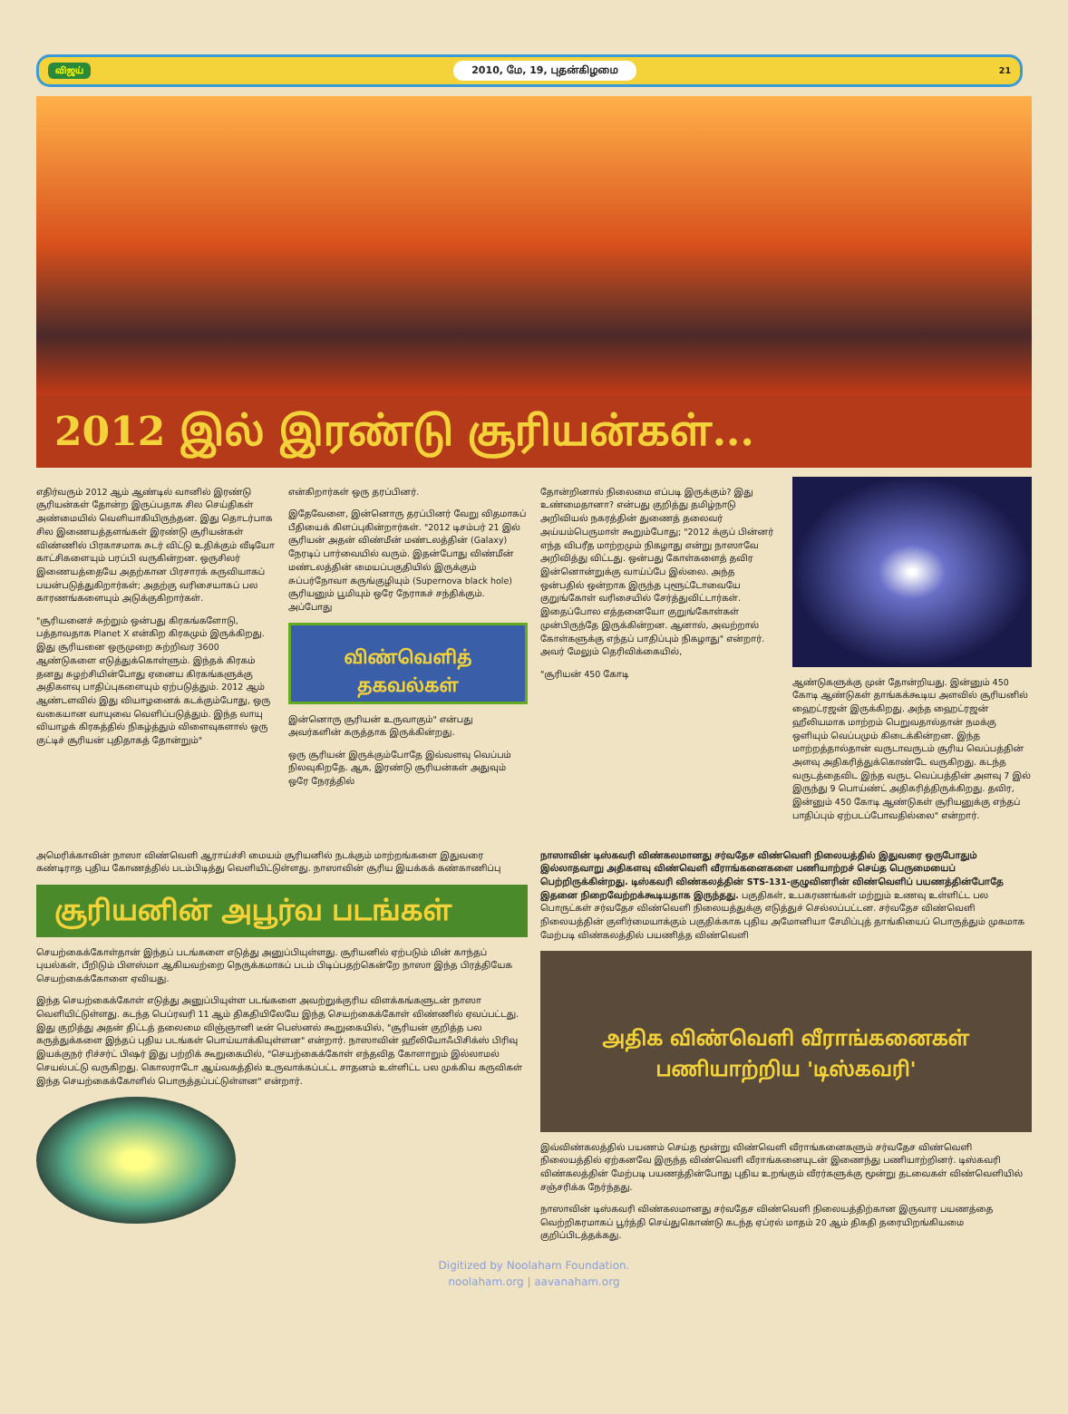விஜய் 2010, மே, 19, புதன்கிழமை 21
2012 இல் இரண்டு சூரியன்கள்...
எதிர்வரும் 2012 ஆம் ஆண்டில் வானில் இரண்டு சூரியன்கள் தோன்ற இருப்பதாக சில செய்திகள் அண்மையில் வெளியாகியிருந்தன. இது தொடர்பாக சில இணையத்தளங்கள் இரண்டு சூரியன்கள் விண்ணில் பிரகாசமாக சுடர் விட்டு உதிக்கும் வீடியோ காட்சிகளையும் பரப்பி வருகின்றன. ஒருசிலர் இணையத்தையே அதற்கான பிரசாரக் கருவியாகப் பயன்படுத்துகிறார்கள்; அதற்கு வரிசையாகப் பல காரணங்களையும் அடுக்குகிறார்கள்.
"சூரியனைச் சுற்றும் ஒன்பது கிரகங்களோடு, பத்தாவதாக Planet X என்கிற கிரகமும் இருக்கிறது. இது சூரியனை ஒருமுறை சுற்றிவர 3600 ஆண்டுகளை எடுத்துக்கொள்ளும். இந்தக் கிரகம் தனது சுழற்சியின்போது ஏனைய கிரகங்களுக்கு அதிகளவு பாதிப்புகளையும் ஏற்படுத்தும். 2012 ஆம் ஆண்டளவில் இது வியாழனைக் கடக்கும்போது, ஒரு வகையான வாயுவை வெளிப்படுத்தும். இந்த வாயு வியாழக் கிரகத்தில் நிகழ்த்தும் விளைவுகளால் ஒரு குட்டிச் சூரியன் புதிதாகத் தோன்றும்"
என்கிறார்கள் ஒரு தரப்பினர்.
இதேவேளை, இன்னொரு தரப்பினர் வேறு விதமாகப் பீதியைக் கிளப்புகின்றார்கள். "2012 டிசம்பர் 21 இல் சூரியன் அதன் விண்மீன் மண்டலத்தின் (Galaxy) நேரடிப் பார்வையில் வரும். இதன்போது விண்மீன் மண்டலத்தின் மையப்பகுதியில் இருக்கும் சுப்பர்நோவா கருங்குழியும் (Supernova black hole) சூரியனும் பூமியும் ஒரே நேராகச் சந்திக்கும். அப்போது
விண்வெளித் தகவல்கள்
இன்னொரு சூரியன் உருவாகும்" என்பது அவர்களின் கருத்தாக இருக்கின்றது.
ஒரு சூரியன் இருக்கும்போதே இவ்வளவு வெப்பம் நிலவுகிறதே. ஆக, இரண்டு சூரியன்கள் அதுவும் ஒரே நேரத்தில்
தோன்றினால் நிலைமை எப்படி இருக்கும்? இது உண்மைதானா? என்பது குறித்து தமிழ்நாடு அறிவியல் நகரத்தின் துணைத் தலைவர் அய்யம்பெருமாள் கூறும்போது; "2012 க்குப் பின்னர் எந்த விபரீத மாற்றமும் நிகழாது என்று நாஸாவே அறிவித்து விட்டது. ஒன்பது கோள்களைத் தவிர இன்னொன்றுக்கு வாய்ப்பே இல்லை. அந்த ஒன்பதில் ஒன்றாக இருந்த புளூட்டோவையே குறுங்கோள் வரிசையில் சேர்த்துவிட்டார்கள். இதைப்போல எத்தனையோ குறுங்கோள்கள் முன்பிருந்தே இருக்கின்றன. ஆனால், அவற்றால் கோள்களுக்கு எந்தப் பாதிப்பும் நிகழாது" என்றார். அவர் மேலும் தெரிவிக்கையில்,
"சூரியன் 450 கோடி
ஆண்டுகளுக்கு முன் தோன்றியது. இன்னும் 450 கோடி ஆண்டுகள் தாங்கக்கூடிய அளவில் சூரியனில் ஹைட்ரஜன் இருக்கிறது. அந்த ஹைட்ரஜன் ஹீலியமாக மாற்றம் பெறுவதால்தான் நமக்கு ஒளியும் வெப்பமும் கிடைக்கின்றன. இந்த மாற்றத்தால்தான் வருடாவருடம் சூரிய வெப்பத்தின் அளவு அதிகரித்துக்கொண்டே வருகிறது. கடந்த வருடத்தைவிட இந்த வருட வெப்பத்தின் அளவு 7 இல் இருந்து 9 பொய்ண்ட் அதிகரித்திருக்கிறது. தவிர, இன்னும் 450 கோடி ஆண்டுகள் சூரியனுக்கு எந்தப் பாதிப்பும் ஏற்படப்போவதில்லை" என்றார்.
அமெரிக்காவின் நாஸா விண்வெளி ஆராய்ச்சி மையம் சூரியனில் நடக்கும் மாற்றங்களை இதுவரை கண்டிராத புதிய கோணத்தில் படம்பிடித்து வெளியிட்டுள்ளது. நாஸாவின் சூரிய இயக்கக் கண்காணிப்பு
சூரியனின் அபூர்வ படங்கள்
செயற்கைக்கோள்தான் இந்தப் படங்களை எடுத்து அனுப்பியுள்ளது. சூரியனில் ஏற்படும் மின் காந்தப் புயல்கள், பீறிடும் பிளஸ்மா ஆகியவற்றை நெருக்கமாகப் படம் பிடிப்பதற்கென்றே நாஸா இந்த பிரத்தியேக செயற்கைக்கோளை ஏவியது.
இந்த செயற்கைக்கோள் எடுத்து அனுப்பியுள்ள படங்களை அவற்றுக்குரிய விளக்கங்களுடன் நாஸா வெளியிட்டுள்ளது. கடந்த பெப்ரவரி 11 ஆம் திகதியிலேயே இந்த செயற்கைக்கோள் விண்ணில் ஏவப்பட்டது. இது குறித்து அதன் திட்டத் தலைமை விஞ்ஞானி டீன் பெஸ்னல் கூறுகையில், "சூரியன் குறித்த பல கருத்துக்களை இந்தப் புதிய படங்கள் பொய்யாக்கியுள்ளன" என்றார். நாஸாவின் ஹீலியோஃபிசிக்ஸ் பிரிவு இயக்குநர் ரிச்சர்ட் பிஷர் இது பற்றிக் கூறுகையில், "செயற்கைக்கோள் எந்தவித கோளாறும் இல்லாமல் செயல்பட்டு வருகிறது. கொலராடோ ஆய்வகத்தில் உருவாக்கப்பட்ட சாதனம் உள்ளிட்ட பல முக்கிய கருவிகள் இந்த செயற்கைக்கோளில் பொருத்தப்பட்டுள்ளன" என்றார்.
நாஸாவின் டிஸ்கவரி விண்கலமானது சர்வதேச விண்வெளி நிலையத்தில் இதுவரை ஒருபோதும் இல்லாதவாறு அதிகளவு விண்வெளி வீராங்கனைகளை பணியாற்றச் செய்த பெருமையைப் பெற்றிருக்கின்றது. டிஸ்கவரி விண்கலத்தின் STS-131-குழுவினரின் விண்வெளிப் பயணத்தின்போதே இதனை நிறைவேற்றக்கூடியதாக இருந்தது. பகுதிகள், உபகரணங்கள் மற்றும் உணவு உள்ளிட்ட பல பொருட்கள் சர்வதேச விண்வெளி நிலையத்துக்கு எடுத்துச் செல்லப்பட்டன. சர்வதேச விண்வெளி நிலையத்தின் குளிர்மையாக்கும் பகுதிக்காக புதிய அமோனியா சேமிப்புத் தாங்கியைப் பொருத்தும் முகமாக மேற்படி விண்கலத்தில் பயணித்த விண்வெளி
அதிக விண்வெளி வீராங்கனைகள் பணியாற்றிய 'டிஸ்கவரி'
இவ்விண்கலத்தில் பயணம் செய்த மூன்று விண்வெளி வீராங்கனைகளும் சர்வதேச விண்வெளி நிலையத்தில் ஏற்கனவே இருந்த விண்வெளி வீராங்கனையுடன் இணைந்து பணியாற்றினர். டிஸ்கவரி விண்கலத்தின் மேற்படி பயணத்தின்போது புதிய உறங்கும் வீரர்களுக்கு மூன்று தடவைகள் விண்வெளியில் சஞ்சரிக்க நேர்ந்தது.
நாஸாவின் டிஸ்கவரி விண்கலமானது சர்வதேச விண்வெளி நிலையத்திற்கான இருவார பயணத்தை வெற்றிகரமாகப் பூர்த்தி செய்துகொண்டு கடந்த ஏப்ரல் மாதம் 20 ஆம் திகதி தரையிறங்கியமை குறிப்பிடத்தக்கது.
Digitized by Noolaham Foundation.
noolaham.org | aavanaham.org